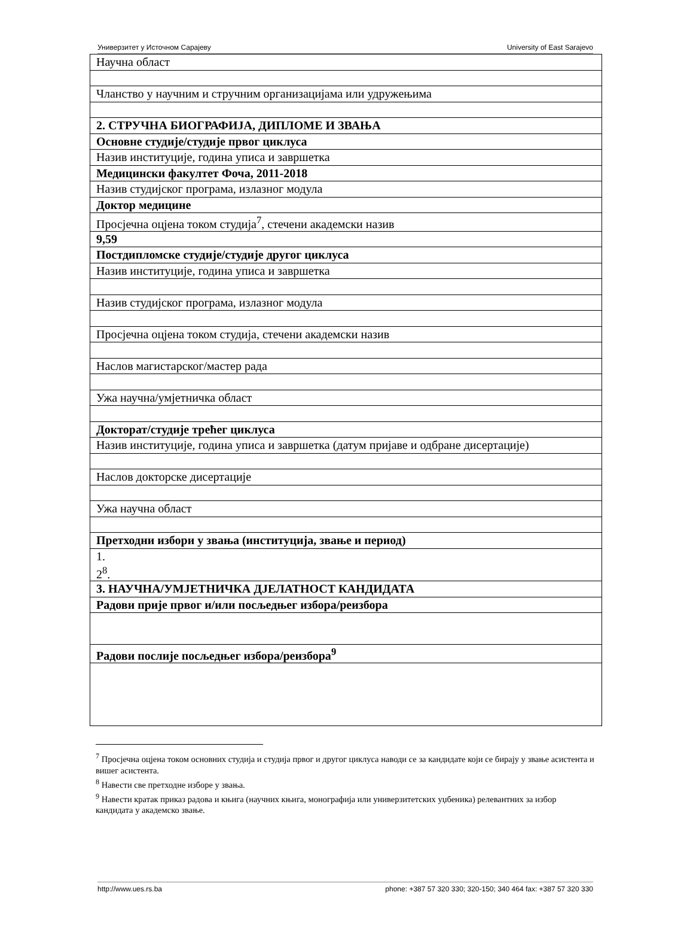Универзитет у Источном Сарајеву University of East Sarajevo
| Научна област |
| Чланство у научним и стручним организацијама или удружењима |
| 2. СТРУЧНА БИОГРАФИЈА, ДИПЛОМЕ И ЗВАЊА |
| Основне студије/студије првог циклуса |
| Назив институције, година уписа и завршетка |
| Медицински факултет Фоча, 2011-2018 |
| Назив студијског програма, излазног модула |
| Доктор медицине |
| Просјечна оцјена током студија<sup>7</sup>, стечени академски назив |
| 9,59 |
| Постдипломске студије/студије другог циклуса |
| Назив институције, година уписа и завршетка |
| Назив студијског програма, излазног модула |
| Просјечна оцјена током студија, стечени академски назив |
| Наслов магистарског/мастер рада |
| Ужа научна/умјетничка област |
| Докторат/студије трећег циклуса |
| Назив институције, година уписа и завршетка (датум пријаве и одбране дисертације) |
| Наслов докторске дисертације |
| Ужа научна област |
| Претходни избори у звања (институција, звање и период) |
| 1. 2<sup>8</sup>. |
| 3. НАУЧНА/УМЈЕТНИЧКА ДЈЕЛАТНОСТ КАНДИДАТА |
| Радови прије првог и/или посљедњег избора/реизбора |
| Радови послије посљедњег избора/реизбора<sup>9</sup> |
<sup>7</sup> Просјечна оцјена током основних студија и студија првог и другог циклуса наводи се за кандидате који се бирају у звање асистента и вишег асистента.
<sup>8</sup> Навести све претходне изборе у звања.
<sup>9</sup> Навести кратак приказ радова и књига (научних књига, монографија или универзитетских уџбеника) релевантних за избор кандидата у академско звање.
http://www.ues.rs.ba phone: +387 57 320 330; 320-150; 340 464 fax: +387 57 320 330